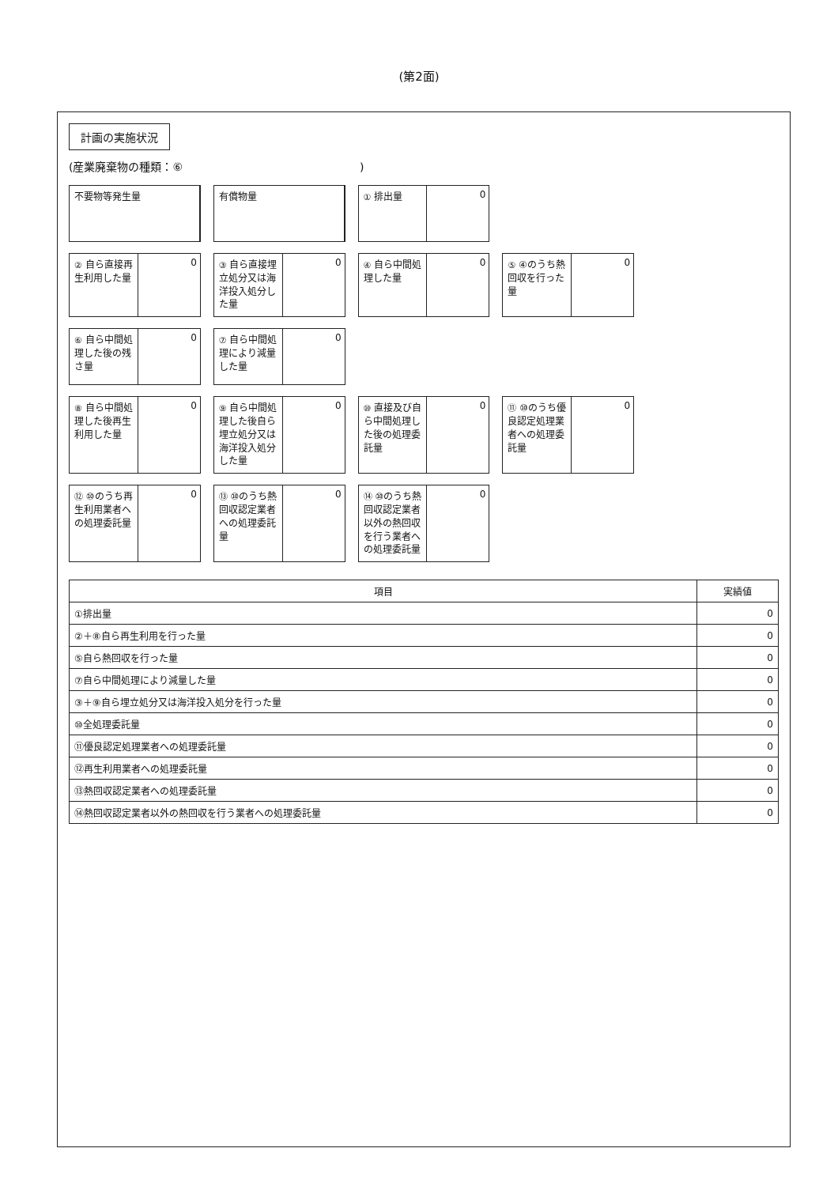(第2面)
計画の実施状況
(産業廃棄物の種類：⑥　　　　　　　　　　　　　　　　)
不要物等発生量
有償物量
① 排出量
0
② 自ら直接再生利用した量
0
③ 自ら直接埋立処分又は海洋投入処分した量
0
④ 自ら中間処理した量
0
⑤ ④のうち熱回収を行った量
0
⑥ 自ら中間処理した後の残さ量
0
⑦ 自ら中間処理により減量した量
0
⑧ 自ら中間処理した後再生利用した量
0
⑨ 自ら中間処理した後自ら埋立処分又は海洋投入処分した量
0
⑩ 直接及び自ら中間処理した後の処理委託量
0
⑪ ⑩のうち優良認定処理業者への処理委託量
0
⑫ ⑩のうち再生利用業者への処理委託量
0
⑬ ⑩のうち熱回収認定業者への処理委託量
0
⑭ ⑩のうち熱回収認定業者以外の熱回収を行う業者への処理委託量
0
| 項目 | 実績値 |
| --- | --- |
| ①排出量 | 0 |
| ②＋⑧自ら再生利用を行った量 | 0 |
| ⑤自ら熱回収を行った量 | 0 |
| ⑦自ら中間処理により減量した量 | 0 |
| ③＋⑨自ら埋立処分又は海洋投入処分を行った量 | 0 |
| ⑩全処理委託量 | 0 |
| ⑪優良認定処理業者への処理委託量 | 0 |
| ⑫再生利用業者への処理委託量 | 0 |
| ⑬熱回収認定業者への処理委託量 | 0 |
| ⑭熱回収認定業者以外の熱回収を行う業者への処理委託量 | 0 |